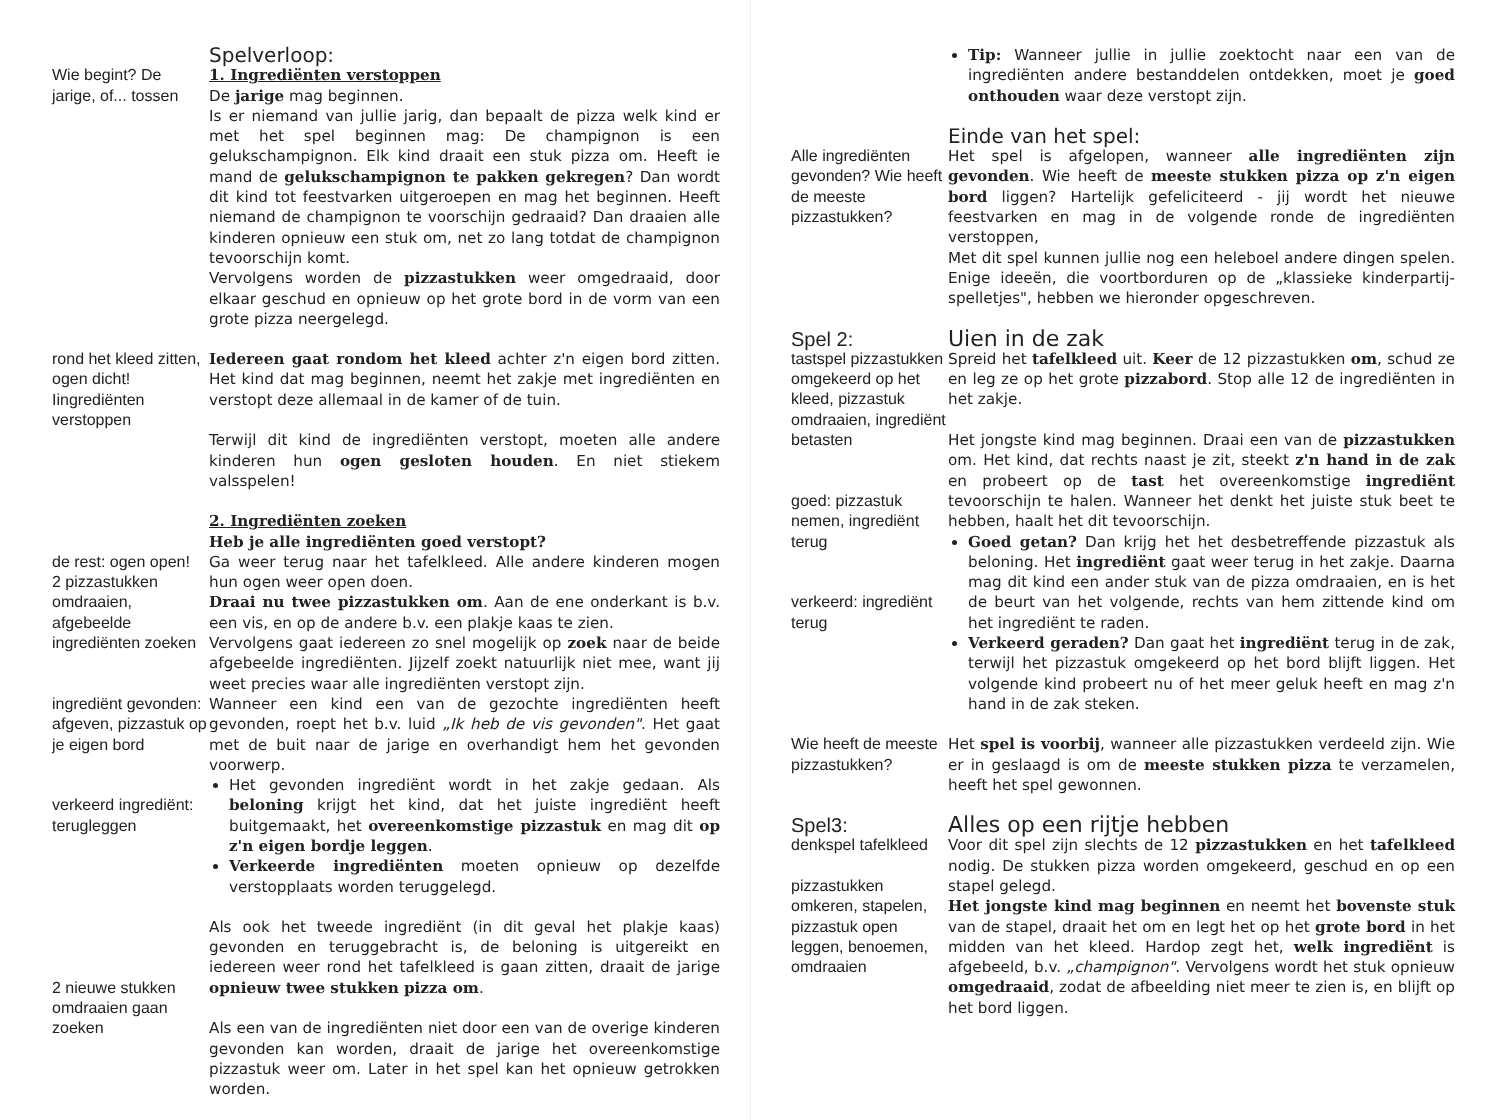Wie begint? De jarige, of... tossen
Spelverloop:
1. Ingrediënten verstoppen
De jarige mag beginnen.
Is er niemand van jullie jarig, dan bepaalt de pizza welk kind er met het spel beginnen mag: De champignon is een gelukschampignon. Elk kind draait een stuk pizza om. Heeft ie mand de gelukschampignon te pakken gekregen? Dan wordt dit kind tot feestvarken uitgeroepen en mag het beginnen. Heeft niemand de champignon te voorschijn gedraaid? Dan draaien alle kinderen opnieuw een stuk om, net zo lang totdat de champignon tevoorschijn komt.
Vervolgens worden de pizzastukken weer omgedraaid, door elkaar geschud en opnieuw op het grote bord in de vorm van een grote pizza neergelegd.
rond het kleed zitten, ogen dicht! Iingrediënten verstoppen
Iedereen gaat rondom het kleed achter z'n eigen bord zitten. Het kind dat mag beginnen, neemt het zakje met ingrediënten en verstopt deze allemaal in de kamer of de tuin.
Terwijl dit kind de ingrediënten verstopt, moeten alle andere kinderen hun ogen gesloten houden. En niet stiekem valsspelen!
de rest: ogen open!
2 pizzastukken omdraaien, afgebeelde ingrediënten zoeken
ingrediënt gevonden: afgeven, pizzastuk op je eigen bord
verkeerd ingrediënt: terugleggen
2. Ingrediënten zoeken
Heb je alle ingrediënten goed verstopt?
Ga weer terug naar het tafelkleed. Alle andere kinderen mogen hun ogen weer open doen.
Draai nu twee pizzastukken om. Aan de ene onderkant is b.v. een vis, en op de andere b.v. een plakje kaas te zien.
Vervolgens gaat iedereen zo snel mogelijk op zoek naar de beide afgebeelde ingrediënten. Jijzelf zoekt natuurlijk niet mee, want jij weet precies waar alle ingrediënten verstopt zijn.
Wanneer een kind een van de gezochte ingrediënten heeft gevonden, roept het b.v. luid „Ik heb de vis gevonden". Het gaat met de buit naar de jarige en overhandigt hem het gevonden voorwerp.
Het gevonden ingrediënt wordt in het zakje gedaan. Als beloning krijgt het kind, dat het juiste ingrediënt heeft buitgemaakt, het overeenkomstige pizzastuk en mag dit op z'n eigen bordje leggen.
Verkeerde ingrediënten moeten opnieuw op dezelfde verstopplaats worden teruggelegd.
2 nieuwe stukken omdraaien gaan zoeken
Als ook het tweede ingrediënt (in dit geval het plakje kaas) gevonden en teruggebracht is, de beloning is uitgereikt en iedereen weer rond het tafelkleed is gaan zitten, draait de jarige opnieuw twee stukken pizza om.
Als een van de ingrediënten niet door een van de overige kinderen gevonden kan worden, draait de jarige het overeenkomstige pizzastuk weer om. Later in het spel kan het opnieuw getrokken worden.
Tip: Wanneer jullie in jullie zoektocht naar een van de ingrediënten andere bestanddelen ontdekken, moet je goed onthouden waar deze verstopt zijn.
Alle ingrediënten gevonden? Wie heeft de meeste pizzastukken?
Einde van het spel:
Het spel is afgelopen, wanneer alle ingrediënten zijn gevonden. Wie heeft de meeste stukken pizza op z'n eigen bord liggen? Hartelijk gefeliciteerd - jij wordt het nieuwe feestvarken en mag in de volgende ronde de ingrediënten verstoppen,
Met dit spel kunnen jullie nog een heleboel andere dingen spelen. Enige ideeën, die voortborduren op de „klassieke kinderpartij-spelletjes", hebben we hieronder opgeschreven.
Spel 2:
tastspel pizzastukken omgekeerd op het kleed, pizzastuk omdraaien, ingrediënt betasten
goed: pizzastuk nemen, ingrediënt terug
verkeerd: ingrediënt terug
Uien in de zak
Spreid het tafelkleed uit. Keer de 12 pizzastukken om, schud ze en leg ze op het grote pizzabord. Stop alle 12 de ingrediënten in het zakje.
Het jongste kind mag beginnen. Draai een van de pizzastukken om. Het kind, dat rechts naast je zit, steekt z'n hand in de zak en probeert op de tast het overeenkomstige ingrediënt tevoorschijn te halen. Wanneer het denkt het juiste stuk beet te hebben, haalt het dit tevoorschijn.
Goed getan? Dan krijg het het desbetreffende pizzastuk als beloning. Het ingrediënt gaat weer terug in het zakje. Daarna mag dit kind een ander stuk van de pizza omdraaien, en is het de beurt van het volgende, rechts van hem zittende kind om het ingrediënt te raden.
Verkeerd geraden? Dan gaat het ingrediënt terug in de zak, terwijl het pizzastuk omgekeerd op het bord blijft liggen. Het volgende kind probeert nu of het meer geluk heeft en mag z'n hand in de zak steken.
Wie heeft de meeste pizzastukken?
Het spel is voorbij, wanneer alle pizzastukken verdeeld zijn. Wie er in geslaagd is om de meeste stukken pizza te verzamelen, heeft het spel gewonnen.
Spel3:
denkspel tafelkleed
pizzastukken omkeren, stapelen, pizzastuk open leggen, benoemen, omdraaien
Alles op een rijtje hebben
Voor dit spel zijn slechts de 12 pizzastukken en het tafelkleed nodig. De stukken pizza worden omgekeerd, geschud en op een stapel gelegd.
Het jongste kind mag beginnen en neemt het bovenste stuk van de stapel, draait het om en legt het op het grote bord in het midden van het kleed. Hardop zegt het, welk ingrediënt is afgebeeld, b.v. „champignon". Vervolgens wordt het stuk opnieuw omgedraaid, zodat de afbeelding niet meer te zien is, en blijft op het bord liggen.